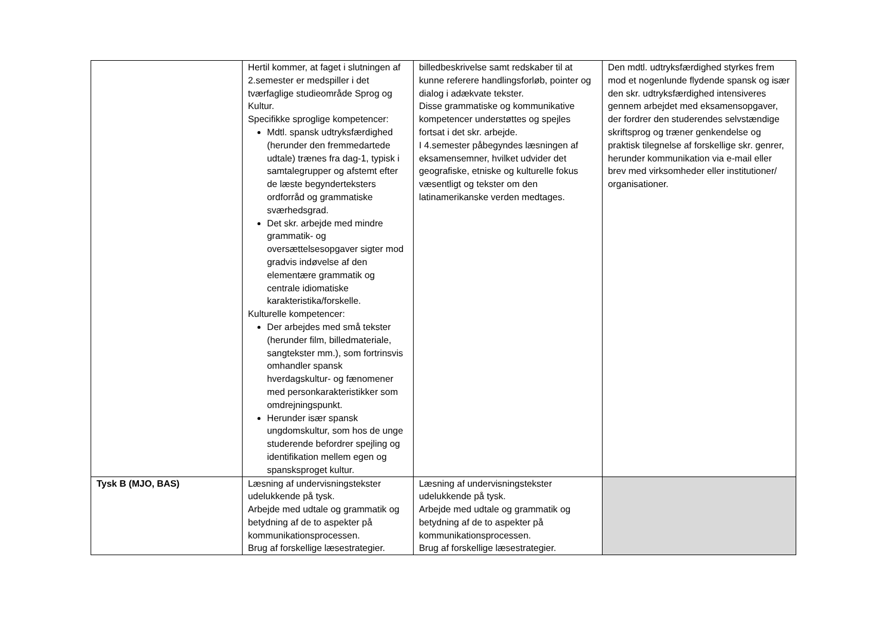| | Hertil kommer, at faget i slutningen af 2.semester er medspiller i det tværfaglige studieområde Sprog og Kultur. Specifikke sproglige kompetencer: Mdtl. spansk udtryksfærdighed (herunder den fremmedartede udtale) trænes fra dag-1, typisk i samtalegrupper og afstemt efter de læste begynderteksters ordforråd og grammatiske sværhedsgrad. Det skr. arbejde med mindre grammatik- og oversættelsesopgaver sigter mod gradvis indøvelse af den elementære grammatik og centrale idiomatiske karakteristika/forskelle. Kulturelle kompetencer: Der arbejdes med små tekster (herunder film, billedmateriale, sangtekster mm.), som fortrinsvis omhandler spansk hverdagskultur- og fænomener med personkarakteristikker som omdrejningspunkt. Herunder især spansk ungdomskultur, som hos de unge studerende befordrer spejling og identifikation mellem egen og spansksproget kultur. | billedbeskrivelse samt redskaber til at kunne referere handlingsforløb, pointer og dialog i adækvate tekster. Disse grammatiske og kommunikative kompetencer understøttes og spejles fortsat i det skr. arbejde. I 4.semester påbegyndes læsningen af eksamensemner, hvilket udvider det geografiske, etniske og kulturelle fokus væsentligt og tekster om den latinamerikanske verden medtages. | Den mdtl. udtryksfærdighed styrkes frem mod et nogenlunde flydende spansk og især den skr. udtryksfærdighed intensiveres gennem arbejdet med eksamensopgaver, der fordrer den studerendes selvstændige skriftsprog og træner genkendelse og praktisk tilegnelse af forskellige skr. genrer, herunder kommunikation via e-mail eller brev med virksomheder eller institutioner/ organisationer. |
| Tysk B (MJO, BAS) | Læsning af undervisningstekster udelukkende på tysk. Arbejde med udtale og grammatik og betydning af de to aspekter på kommunikationsprocessen. Brug af forskellige læsestrategier. | Læsning af undervisningstekster udelukkende på tysk. Arbejde med udtale og grammatik og betydning af de to aspekter på kommunikationsprocessen. Brug af forskellige læsestrategier. | |